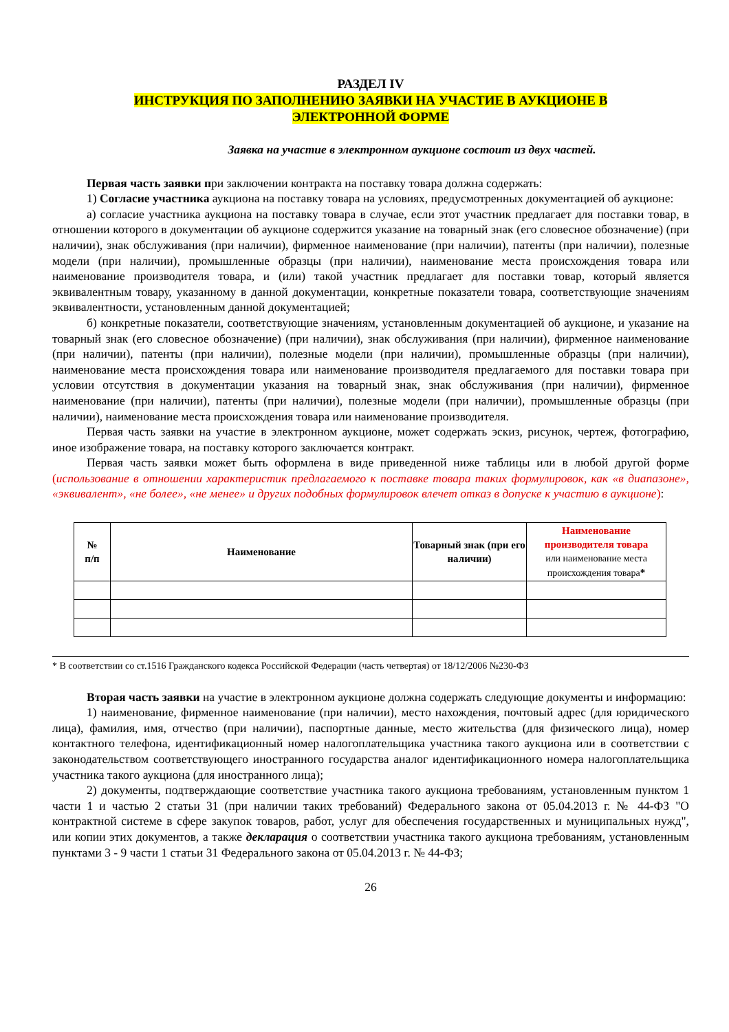РАЗДЕЛ IV
ИНСТРУКЦИЯ ПО ЗАПОЛНЕНИЮ ЗАЯВКИ НА УЧАСТИЕ В АУКЦИОНЕ В
ЭЛЕКТРОННОЙ ФОРМЕ
Заявка на участие в электронном аукционе состоит из двух частей.
Первая часть заявки при заключении контракта на поставку товара должна содержать:
1) Согласие участника аукциона на поставку товара на условиях, предусмотренных документацией об аукционе:
а) согласие участника аукциона на поставку товара в случае, если этот участник предлагает для поставки товар, в отношении которого в документации об аукционе содержится указание на товарный знак (его словесное обозначение) (при наличии), знак обслуживания (при наличии), фирменное наименование (при наличии), патенты (при наличии), полезные модели (при наличии), промышленные образцы (при наличии), наименование места происхождения товара или наименование производителя товара, и (или) такой участник предлагает для поставки товар, который является эквивалентным товару, указанному в данной документации, конкретные показатели товара, соответствующие значениям эквивалентности, установленным данной документацией;
б) конкретные показатели, соответствующие значениям, установленным документацией об аукционе, и указание на товарный знак (его словесное обозначение) (при наличии), знак обслуживания (при наличии), фирменное наименование (при наличии), патенты (при наличии), полезные модели (при наличии), промышленные образцы (при наличии), наименование места происхождения товара или наименование производителя предлагаемого для поставки товара при условии отсутствия в документации указания на товарный знак, знак обслуживания (при наличии), фирменное наименование (при наличии), патенты (при наличии), полезные модели (при наличии), промышленные образцы (при наличии), наименование места происхождения товара или наименование производителя.
Первая часть заявки на участие в электронном аукционе, может содержать эскиз, рисунок, чертеж, фотографию, иное изображение товара, на поставку которого заключается контракт.
Первая часть заявки может быть оформлена в виде приведенной ниже таблицы или в любой другой форме (использование в отношении характеристик предлагаемого к поставке товара таких формулировок, как «в диапазоне», «эквивалент», «не более», «не менее» и других подобных формулировок влечет отказ в допуске к участию в аукционе):
| № п/п | Наименование | Товарный знак (при его наличии) | Наименование производителя товара или наименование места происхождения товара * |
| --- | --- | --- | --- |
* В соответствии со ст.1516 Гражданского кодекса Российской Федерации (часть четвертая) от 18/12/2006 №230-ФЗ
Вторая часть заявки на участие в электронном аукционе должна содержать следующие документы и информацию:
1) наименование, фирменное наименование (при наличии), место нахождения, почтовый адрес (для юридического лица), фамилия, имя, отчество (при наличии), паспортные данные, место жительства (для физического лица), номер контактного телефона, идентификационный номер налогоплательщика участника такого аукциона или в соответствии с законодательством соответствующего иностранного государства аналог идентификационного номера налогоплательщика участника такого аукциона (для иностранного лица);
2) документы, подтверждающие соответствие участника такого аукциона требованиям, установленным пунктом 1 части 1 и частью 2 статьи 31 (при наличии таких требований) Федерального закона от 05.04.2013 г. № 44-ФЗ "О контрактной системе в сфере закупок товаров, работ, услуг для обеспечения государственных и муниципальных нужд", или копии этих документов, а также декларация о соответствии участника такого аукциона требованиям, установленным пунктами 3 - 9 части 1 статьи 31 Федерального закона от 05.04.2013 г. № 44-ФЗ;
26